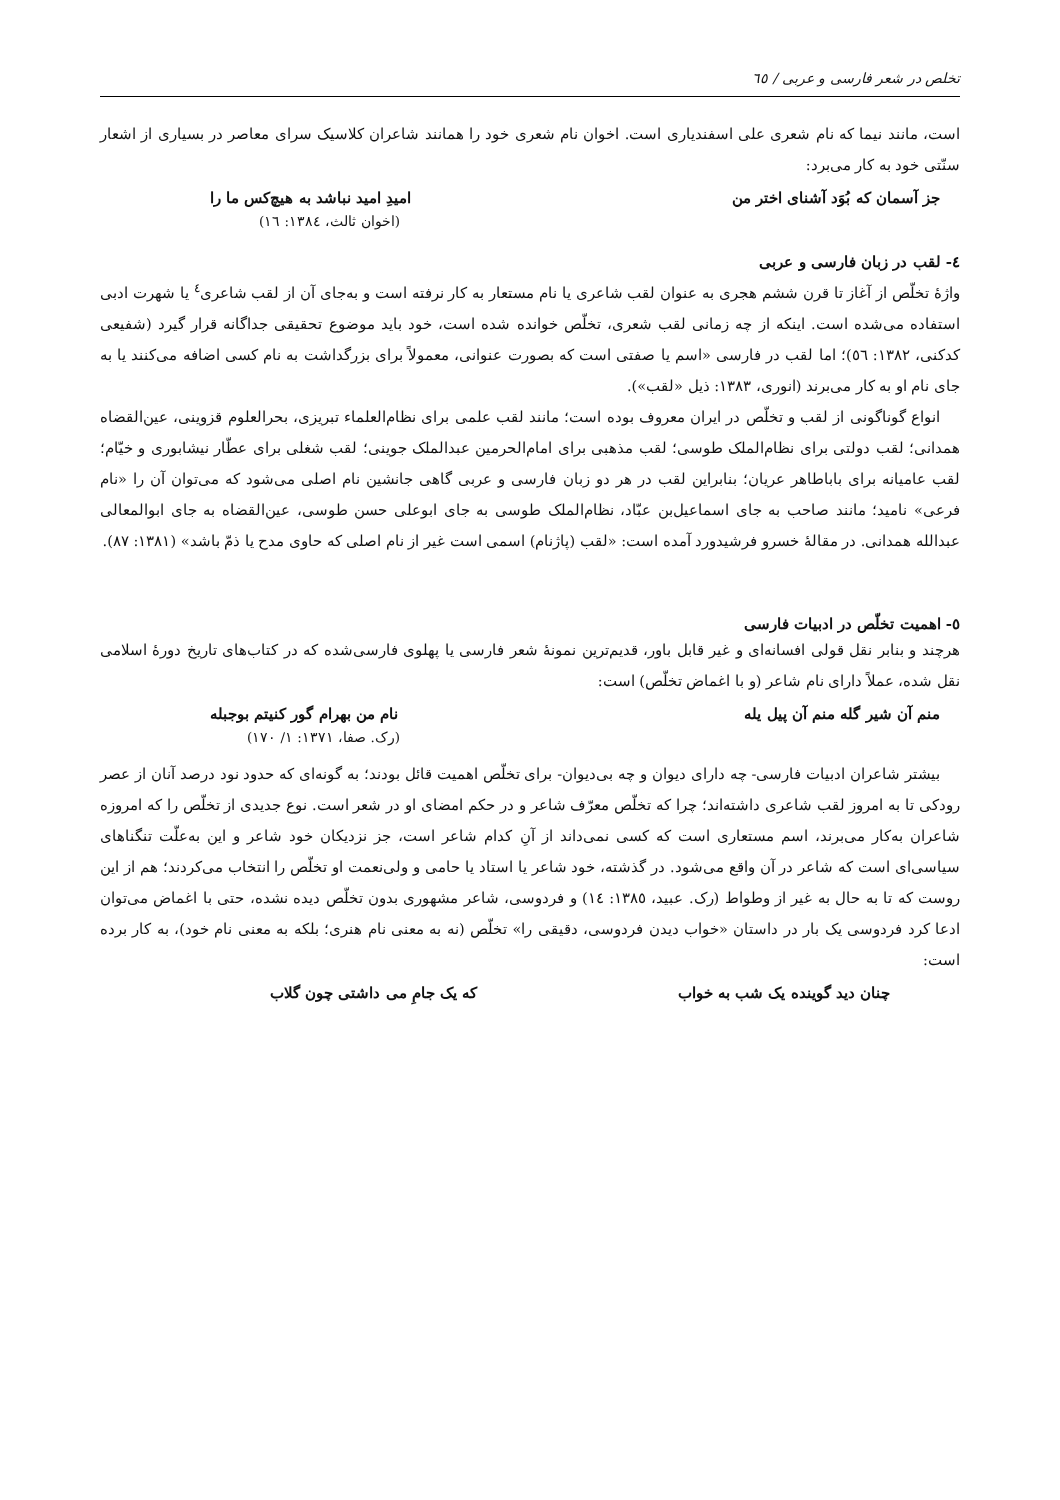تخلص در شعر فارسی و عربی / ٦٥
است، مانند نیما که نام شعری علی اسفندیاری است. اخوان نام شعری خود را همانند شاعران کلاسیک سرای معاصر در بسیاری از اشعار سنّتی خود به کار می‌برد:
جز آسمان که بُوَد آشنای اختر من امیدِ امید نباشد به هیچ‌کس ما را
(اخوان ثالث، ١٣٨٤: ١٦)
٤- لقب در زبان فارسی و عربی
واژهٔ تخلّص از آغاز تا قرن ششم هجری به عنوان لقب شاعری یا نام مستعار به کار نرفته است و به‌جای آن از لقب شاعری<sup>٤</sup> یا شهرت ادبی استفاده می‌شده است. اینکه از چه زمانی لقب شعری، تخلّص خوانده شده است، خود باید موضوع تحقیقی جداگانه قرار گیرد (شفیعی کدکنی، ١٣٨٢: ٥٦)؛ اما لقب در فارسی «اسم یا صفتی است که بصورت عنوانی، معمولاً برای بزرگداشت به نام کسی اضافه می‌کنند یا به جای نام او به کار می‌برند (انوری، ١٣٨٣: ذیل «لقب»).
انواع گوناگونی از لقب و تخلّص در ایران معروف بوده است؛ مانند لقب علمی برای نظام‌العلماء تبریزی، بحرالعلوم قزوینی، عین‌القضاه همدانی؛ لقب دولتی برای نظام‌الملک طوسی؛ لقب مذهبی برای امام‌الحرمین عبدالملک جوینی؛ لقب شغلی برای عطّار نیشابوری و خیّام؛ لقب عامیانه برای باباطاهر عریان؛ بنابراین لقب در هر دو زبان فارسی و عربی گاهی جانشین نام اصلی می‌شود که می‌توان آن را «نام فرعی» نامید؛ مانند صاحب به جای اسماعیل‌بن عبّاد، نظام‌الملک طوسی به جای ابوعلی حسن طوسی، عین‌القضاه به جای ابوالمعالی عبدالله همدانی. در مقالهٔ خسرو فرشیدورد آمده است: «لقب (پاژنام) اسمی است غیر از نام اصلی که حاوی مدح یا ذمّ باشد» (١٣٨١: ٨٧).
٥- اهمیت تخلّص در ادبیات فارسی
هرچند و بنابر نقل قولی افسانه‌ای و غیر قابل باور، قدیم‌ترین نمونهٔ شعر فارسی یا پهلوی فارسی‌شده که در کتاب‌های تاریخ دورهٔ اسلامی نقل شده، عملاً دارای نام شاعر (و با اغماض تخلّص) است:
منم آن شیر گله منم آن پیل یله نام من بهرام گور کنیتم بوجبله
(رک. صفا، ١٣٧١: ١/ ١٧٠)
بیشتر شاعران ادبیات فارسی- چه دارای دیوان و چه بی‌دیوان- برای تخلّص اهمیت قائل بودند؛ به گونه‌ای که حدود نود درصد آنان از عصر رودکی تا به امروز لقب شاعری داشته‌اند؛ چرا که تخلّص معرّف شاعر و در حکم امضای او در شعر است. نوع جدیدی از تخلّص را که امروزه شاعران به‌کار می‌برند، اسم مستعاری است که کسی نمی‌داند از آنِ کدام شاعر است، جز نزدیکان خود شاعر و این به‌علّت تنگناهای سیاسی‌ای است که شاعر در آن واقع می‌شود. در گذشته، خود شاعر یا استاد یا حامی و ولی‌نعمت او تخلّص را انتخاب می‌کردند؛ هم از این روست که تا به حال به غیر از وطواط (رک. عبید، ١٣٨٥: ١٤) و فردوسی، شاعر مشهوری بدون تخلّص دیده نشده، حتی با اغماض می‌توان ادعا کرد فردوسی یک بار در داستان «خواب دیدن فردوسی، دقیقی را» تخلّص (نه به معنی نام هنری؛ بلکه به معنی نام خود)، به کار برده است:
چنان دید گوینده یک شب به خواب که یک جامِ می داشتی چون گلاب